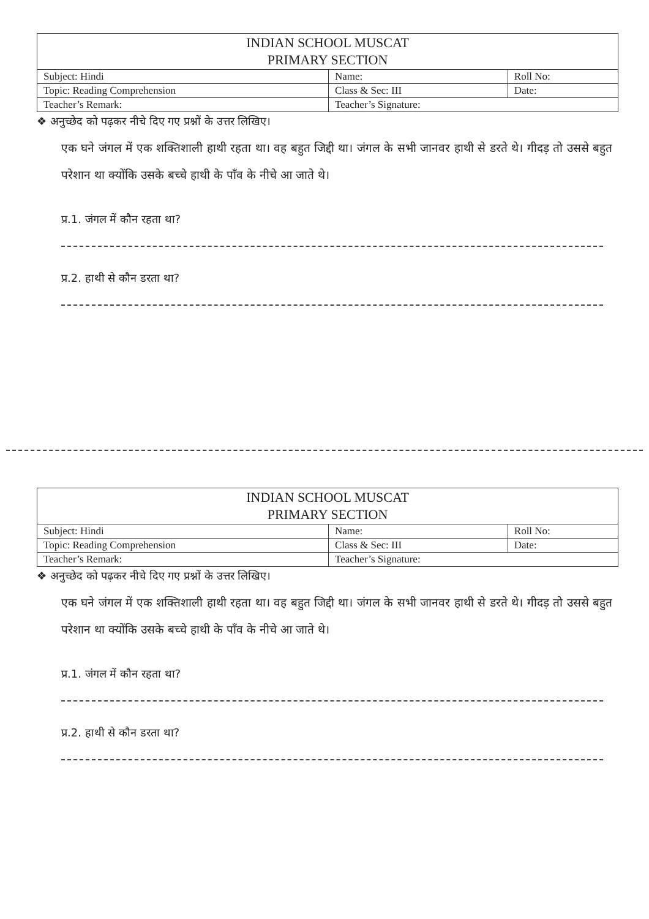| INDIAN SCHOOL MUSCAT PRIMARY SECTION | | |
| Subject: Hindi | Name: | Roll No: |
| Topic: Reading Comprehension | Class & Sec: III | Date: |
| Teacher’s Remark: | Teacher’s Signature: | |
❖ अनुच्छेद को पढ़कर नीचे दिए गए प्रश्नों के उत्तर लिखिए।
एक घने जंगल में एक शक्तिशाली हाथी रहता था। वह बहुत जिद्दी था। जंगल के सभी जानवर हाथी से डरते थे। गीदड़ तो उससे बहुत परेशान था क्योंकि उसके बच्चे हाथी के पाँव के नीचे आ जाते थे।
प्र.1. जंगल में कौन रहता था?
प्र.2. हाथी से कौन डरता था?
| INDIAN SCHOOL MUSCAT PRIMARY SECTION | | |
| Subject: Hindi | Name: | Roll No: |
| Topic: Reading Comprehension | Class & Sec: III | Date: |
| Teacher’s Remark: | Teacher’s Signature: | |
❖ अनुच्छेद को पढ़कर नीचे दिए गए प्रश्नों के उत्तर लिखिए।
एक घने जंगल में एक शक्तिशाली हाथी रहता था। वह बहुत जिद्दी था। जंगल के सभी जानवर हाथी से डरते थे। गीदड़ तो उससे बहुत परेशान था क्योंकि उसके बच्चे हाथी के पाँव के नीचे आ जाते थे।
प्र.1. जंगल में कौन रहता था?
प्र.2. हाथी से कौन डरता था?